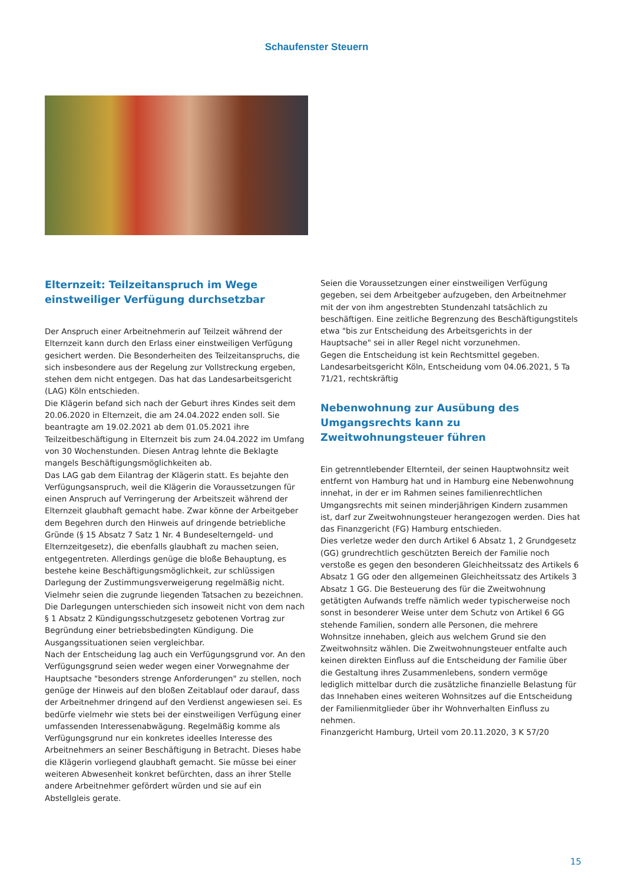Schaufenster Steuern
Elternzeit: Teilzeitanspruch im Wege einstweiliger Verfügung durchsetzbar
Der Anspruch einer Arbeitnehmerin auf Teilzeit während der Elternzeit kann durch den Erlass einer einstweiligen Verfügung gesichert werden. Die Besonderheiten des Teilzeitanspruchs, die sich insbesondere aus der Regelung zur Vollstreckung ergeben, stehen dem nicht entgegen. Das hat das Landesarbeitsgericht (LAG) Köln entschieden.
Die Klägerin befand sich nach der Geburt ihres Kindes seit dem 20.06.2020 in Elternzeit, die am 24.04.2022 enden soll. Sie beantragte am 19.02.2021 ab dem 01.05.2021 ihre Teilzeitbeschäftigung in Elternzeit bis zum 24.04.2022 im Umfang von 30 Wochenstunden. Diesen Antrag lehnte die Beklagte mangels Beschäftigungsmöglichkeiten ab.
Das LAG gab dem Eilantrag der Klägerin statt. Es bejahte den Verfügungsanspruch, weil die Klägerin die Voraussetzungen für einen Anspruch auf Verringerung der Arbeitszeit während der Elternzeit glaubhaft gemacht habe. Zwar könne der Arbeitgeber dem Begehren durch den Hinweis auf dringende betriebliche Gründe (§ 15 Absatz 7 Satz 1 Nr. 4 Bundeselterngeld- und Elternzeitgesetz), die ebenfalls glaubhaft zu machen seien, entgegentreten. Allerdings genüge die bloße Behauptung, es bestehe keine Beschäftigungsmöglichkeit, zur schlüssigen Darlegung der Zustimmungsverweigerung regelmäßig nicht. Vielmehr seien die zugrunde liegenden Tatsachen zu bezeichnen. Die Darlegungen unterschieden sich insoweit nicht von dem nach § 1 Absatz 2 Kündigungsschutzgesetz gebotenen Vortrag zur Begründung einer betriebsbedingten Kündigung. Die Ausgangssituationen seien vergleichbar.
Nach der Entscheidung lag auch ein Verfügungsgrund vor. An den Verfügungsgrund seien weder wegen einer Vorwegnahme der Hauptsache "besonders strenge Anforderungen" zu stellen, noch genüge der Hinweis auf den bloßen Zeitablauf oder darauf, dass der Arbeitnehmer dringend auf den Verdienst angewiesen sei. Es bedürfe vielmehr wie stets bei der einstweiligen Verfügung einer umfassenden Interessenabwägung. Regelmäßig komme als Verfügungsgrund nur ein konkretes ideelles Interesse des Arbeitnehmers an seiner Beschäftigung in Betracht. Dieses habe die Klägerin vorliegend glaubhaft gemacht. Sie müsse bei einer weiteren Abwesenheit konkret befürchten, dass an ihrer Stelle andere Arbeitnehmer gefördert würden und sie auf ein Abstellgleis gerate.
Seien die Voraussetzungen einer einstweiligen Verfügung gegeben, sei dem Arbeitgeber aufzugeben, den Arbeitnehmer mit der von ihm angestrebten Stundenzahl tatsächlich zu beschäftigen. Eine zeitliche Begrenzung des Beschäftigungstitels etwa "bis zur Entscheidung des Arbeitsgerichts in der Hauptsache" sei in aller Regel nicht vorzunehmen.
Gegen die Entscheidung ist kein Rechtsmittel gegeben.
Landesarbeitsgericht Köln, Entscheidung vom 04.06.2021, 5 Ta 71/21, rechtskräftig
Nebenwohnung zur Ausübung des Umgangsrechts kann zu Zweitwohnungsteuer führen
Ein getrenntlebender Elternteil, der seinen Hauptwohnsitz weit entfernt von Hamburg hat und in Hamburg eine Nebenwohnung innehat, in der er im Rahmen seines familienrechtlichen Umgangsrechts mit seinen minderjährigen Kindern zusammen ist, darf zur Zweitwohnungsteuer herangezogen werden. Dies hat das Finanzgericht (FG) Hamburg entschieden.
Dies verletze weder den durch Artikel 6 Absatz 1, 2 Grundgesetz (GG) grundrechtlich geschützten Bereich der Familie noch verstoße es gegen den besonderen Gleichheitssatz des Artikels 6 Absatz 1 GG oder den allgemeinen Gleichheitssatz des Artikels 3 Absatz 1 GG. Die Besteuerung des für die Zweitwohnung getätigten Aufwands treffe nämlich weder typischerweise noch sonst in besonderer Weise unter dem Schutz von Artikel 6 GG stehende Familien, sondern alle Personen, die mehrere Wohnsitze innehaben, gleich aus welchem Grund sie den Zweitwohnsitz wählen. Die Zweitwohnungsteuer entfalte auch keinen direkten Einfluss auf die Entscheidung der Familie über die Gestaltung ihres Zusammenlebens, sondern vermöge lediglich mittelbar durch die zusätzliche finanzielle Belastung für das Innehaben eines weiteren Wohnsitzes auf die Entscheidung der Familienmitglieder über ihr Wohnverhalten Einfluss zu nehmen.
Finanzgericht Hamburg, Urteil vom 20.11.2020, 3 K 57/20
15